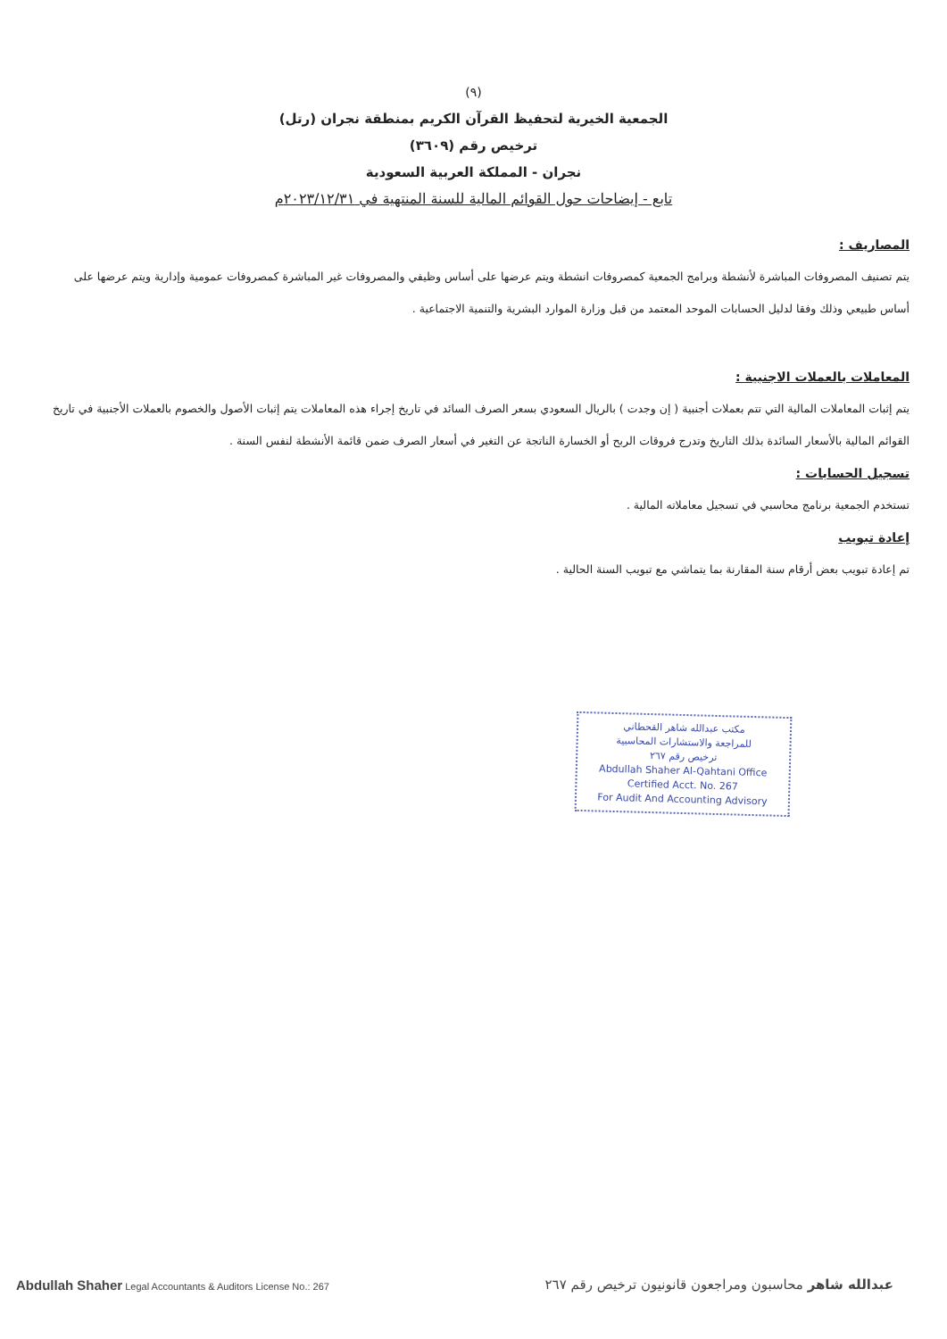(٩)
الجمعية الخيرية لتحفيظ القرآن الكريم بمنطقة نجران (رتل)
ترخيص رقم (٣٦٠٩)
نجران - المملكة العربية السعودية
تابع - إيضاحات حول القوائم المالية للسنة المنتهية في ٢٠٢٣/١٢/٣١م
المصاريف :
يتم تصنيف المصروفات المباشرة لأنشطة وبرامج الجمعية كمصروفات انشطة ويتم عرضها على أساس وظيفي والمصروفات غير المباشرة كمصروفات عمومية وإدارية ويتم عرضها على أساس طبيعي وذلك وفقا لدليل الحسابات الموحد المعتمد من قبل وزارة الموارد البشرية والتنمية الاجتماعية .
المعاملات بالعملات الاجنبية :
يتم إثبات المعاملات المالية التي تتم بعملات أجنبية ( إن وجدت ) بالريال السعودي بسعر الصرف السائد في تاريخ إجراء هذه المعاملات يتم إثبات الأصول والخصوم بالعملات الأجنبية في تاريخ القوائم المالية بالأسعار السائدة بذلك التاريخ وتدرج فروقات الربح أو الخسارة الناتجة عن التغير في أسعار الصرف ضمن قائمة الأنشطة لنفس السنة .
تسجيل الحسابات :
تستخدم الجمعية برنامج محاسبي في تسجيل معاملاته المالية .
إعادة تبويب
تم إعادة تبويب بعض أرقام سنة المقارنة بما يتماشي مع تبويب السنة الحالية .
مكتب عبدالله شاهر القحطاني
للمراجعة والاستشارات المحاسبية
ترخيص رقم ٢٦٧
Abdullah Shaher Al-Qahtani Office
Certified Acct. No. 267
For Audit And Accounting Advisory
Abdullah Shaher Legal Accountants & Auditors License No.: 267
عبدالله شاهر محاسبون ومراجعون قانونيون ترخيص رقم ٢٦٧